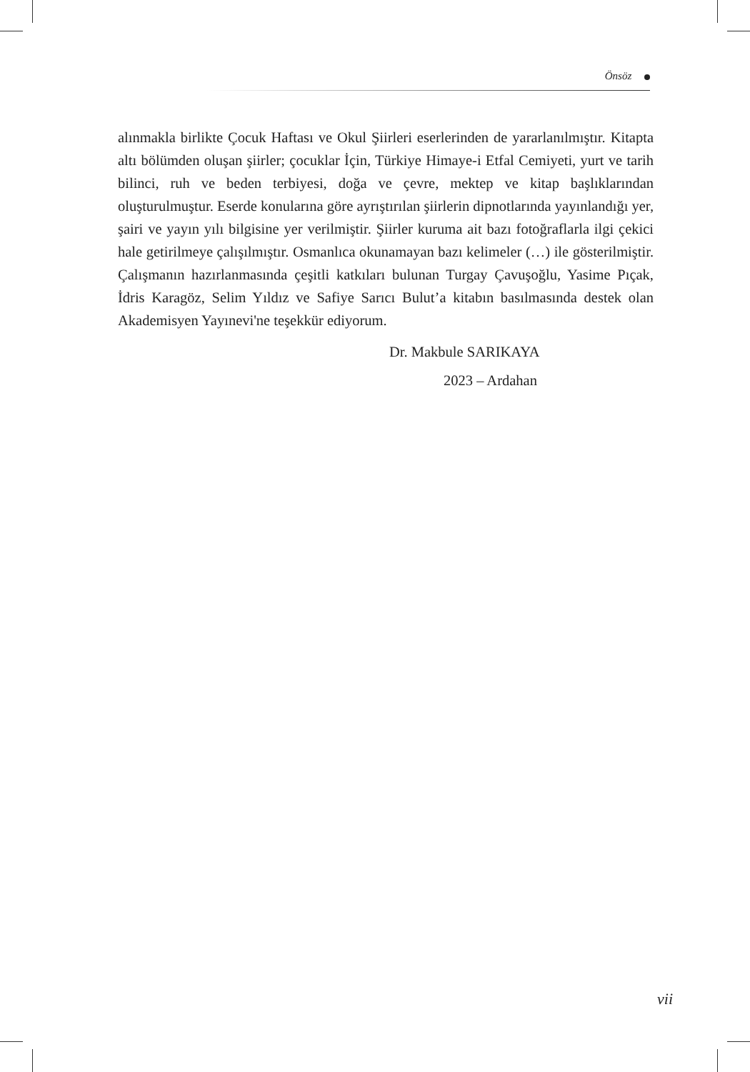Önsöz
alınmakla birlikte Çocuk Haftası ve Okul Şiirleri eserlerinden de yararlanılmıştır. Kitapta altı bölümden oluşan şiirler; çocuklar İçin, Türkiye Himaye-i Etfal Cemiyeti, yurt ve tarih bilinci, ruh ve beden terbiyesi, doğa ve çevre, mektep ve kitap başlıklarından oluşturulmuştur. Eserde konularına göre ayrıştırılan şiirlerin dipnotlarında yayınlandığı yer, şairi ve yayın yılı bilgisine yer verilmiştir. Şiirler kuruma ait bazı fotoğraflarla ilgi çekici hale getirilmeye çalışılmıştır. Osmanlıca okunamayan bazı kelimeler (…) ile gösterilmiştir. Çalışmanın hazırlanmasında çeşitli katkıları bulunan Turgay Çavuşoğlu, Yasime Pıçak, İdris Karagöz, Selim Yıldız ve Safiye Sarıcı Bulut’a kitabın basılmasında destek olan Akademisyen Yayınevi'ne teşekkür ediyorum.
Dr. Makbule SARIKAYA
2023 – Ardahan
vii